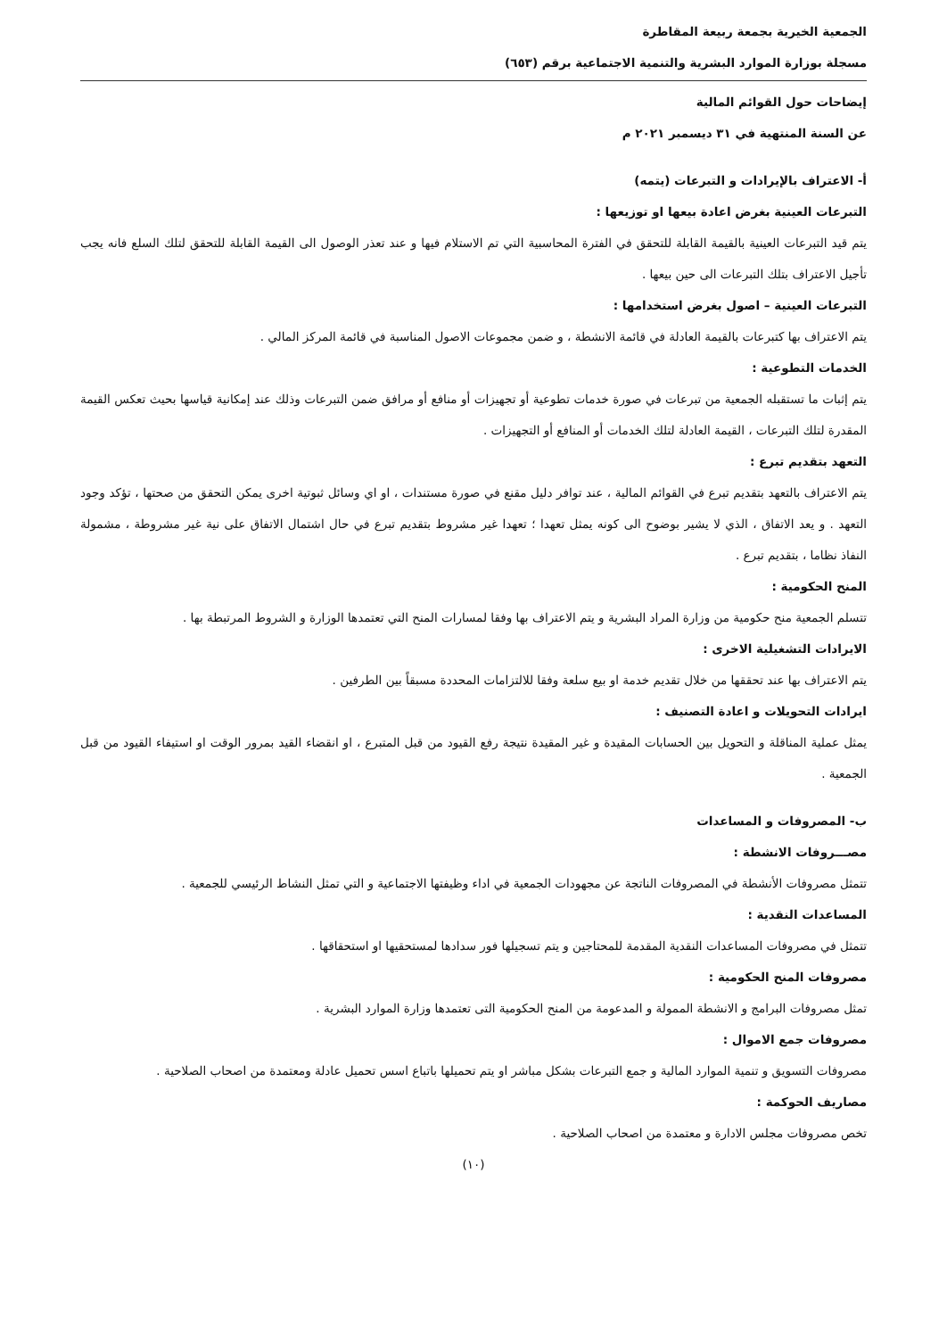الجمعية الخيرية بجمعة ربيعة المقاطرة
مسجلة بوزارة الموارد البشرية والتنمية الاجتماعية برقم (٦٥٣)
إيضاحات حول القوائم المالية
عن السنة المنتهية في ٣١ ديسمبر ٢٠٢١ م
أ- الاعتراف بالإيرادات و التبرعات (يتمه)
التبرعات العينية بغرض اعادة بيعها او توزيعها :
يتم قيد التبرعات العينية بالقيمة القابلة للتحقق في الفترة المحاسبية التي تم الاستلام فيها و عند تعذر الوصول الى القيمة القابلة للتحقق لتلك السلع فانه يجب تأجيل الاعتراف بتلك التبرعات الى حين بيعها .
التبرعات العينية – اصول بغرض استخدامها :
يتم الاعتراف بها كتبرعات بالقيمة العادلة في قائمة الانشطة ، و ضمن مجموعات الاصول المناسبة في قائمة المركز المالي .
الخدمات التطوعية :
يتم إثبات ما تستقبله الجمعية من تبرعات في صورة خدمات تطوعية أو تجهيزات أو منافع أو مرافق ضمن التبرعات وذلك عند إمكانية قياسها بحيث تعكس القيمة المقدرة لتلك التبرعات ، القيمة العادلة لتلك الخدمات أو المنافع أو التجهيزات .
التعهد بتقديم تبرع :
يتم الاعتراف بالتعهد بتقديم تبرع في القوائم المالية ، عند توافر دليل مقنع في صورة مستندات ، او اي وسائل ثبوتية اخرى يمكن التحقق من صحتها ، تؤكد وجود التعهد . و يعد الاتفاق ، الذي لا يشير بوضوح الى كونه يمثل تعهدا ؛ تعهدا غير مشروط بتقديم تبرع في حال اشتمال الاتفاق على نية غير مشروطة ، مشمولة النفاذ نظاما ، بتقديم تبرع .
المنح الحكومية :
تتسلم الجمعية منح حكومية من وزارة المراد البشرية و يتم الاعتراف بها وفقا لمسارات المنح التي تعتمدها الوزارة و الشروط المرتبطة بها .
الايرادات التشغيلية الاخرى :
يتم الاعتراف بها عند تحققها من خلال تقديم خدمة او بيع سلعة وفقا للالتزامات المحددة مسبقاً بين الطرفين .
ايرادات التحويلات و اعادة التصنيف :
يمثل عملية المناقلة و التحويل بين الحسابات المقيدة و غير المقيدة نتيجة رفع القيود من قبل المتبرع ، او انقضاء القيد بمرور الوقت او استيفاء القيود من قبل الجمعية .
ب- المصروفات و المساعدات
مصـــروفات الانشطة :
تتمثل مصروفات الأنشطة في المصروفات الناتجة عن مجهودات الجمعية في اداء وظيفتها الاجتماعية و التي تمثل النشاط الرئيسي للجمعية .
المساعدات النقدية :
تتمثل في مصروفات المساعدات النقدية المقدمة للمحتاجين و يتم تسجيلها فور سدادها لمستحقيها او استحقاقها .
مصروفات المنح الحكومية :
تمثل مصروفات البرامج و الانشطة الممولة و المدعومة من المنح الحكومية التى تعتمدها وزارة الموارد البشرية .
مصروفات جمع الاموال :
مصروفات التسويق و تنمية الموارد المالية و جمع التبرعات بشكل مباشر او يتم تحميلها باتباع اسس تحميل عادلة ومعتمدة من اصحاب الصلاحية .
مصاريف الحوكمة :
تخص مصروفات مجلس الادارة و معتمدة من اصحاب الصلاحية .
(١٠)